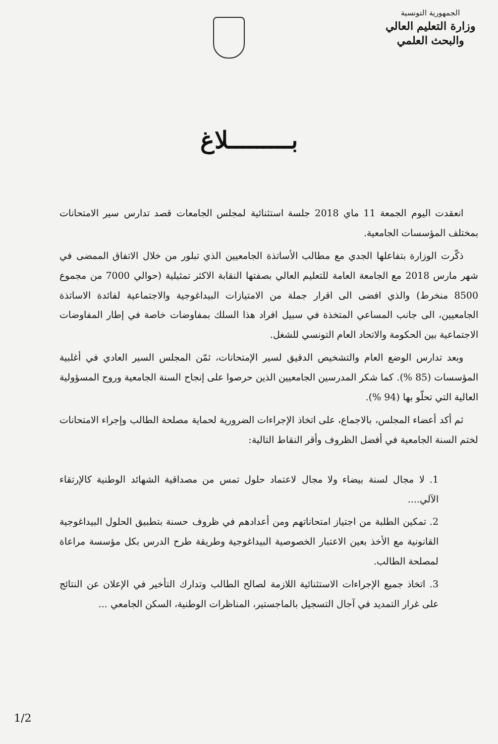الجمهورية التونسية
وزارة التعليم العالي
والبحث العلمي
بـــــــــلاغ
انعقدت اليوم الجمعة 11 ماي 2018 جلسة استثنائية لمجلس الجامعات قصد تدارس سير الامتحانات بمختلف المؤسسات الجامعية.
ذكّرت الوزارة بتفاعلها الجدي مع مطالب الأساتذة الجامعيين الذي تبلور من خلال الاتفاق الممضى في شهر مارس 2018 مع الجامعة العامة للتعليم العالي بصفتها النقابة الاكثر تمثيلية (حوالي 7000 من مجموع 8500 منخرط) والذي افضى الى اقرار جملة من الامتيازات البيداغوجية والاجتماعية لفائدة الاساتذة الجامعيين، الى جانب المساعي المتخذة في سبيل افراد هذا السلك بمفاوضات خاصة في إطار المفاوضات الاجتماعية بين الحكومة والاتحاد العام التونسي للشغل.
وبعد تدارس الوضع العام والتشخيص الدقيق لسير الإمتحانات، ثمّن المجلس السير العادي في أغلبية المؤسسات (85 %). كما شكر المدرسين الجامعيين الذين حرصوا على إنجاح السنة الجامعية وروح المسؤولية العالية التي تحلّو بها (94 %).
ثم أكد أعضاء المجلس، بالاجماع، على اتخاذ الإجراءات الضرورية لحماية مصلحة الطالب وإجراء الامتحانات لختم السنة الجامعية في أفضل الظروف وأقر النقاط التالية:
1. لا مجال لسنة بيضاء ولا مجال لاعتماد حلول تمس من مصداقية الشهائد الوطنية كالإرتقاء الآلي....
2. تمكين الطلبة من اجتياز امتحاناتهم ومن أعدادهم في ظروف حسنة بتطبيق الحلول البيداغوجية القانونية مع الأخذ بعين الاعتبار الخصوصية البيداغوجية وطريقة طرح الدرس بكل مؤسسة مراعاة لمصلحة الطالب.
3. اتخاذ جميع الإجراءات الاستثنائية اللازمة لصالح الطالب وتدارك التأخير في الإعلان عن النتائج على غرار التمديد في آجال التسجيل بالماجستير، المناظرات الوطنية، السكن الجامعي ...
1/2